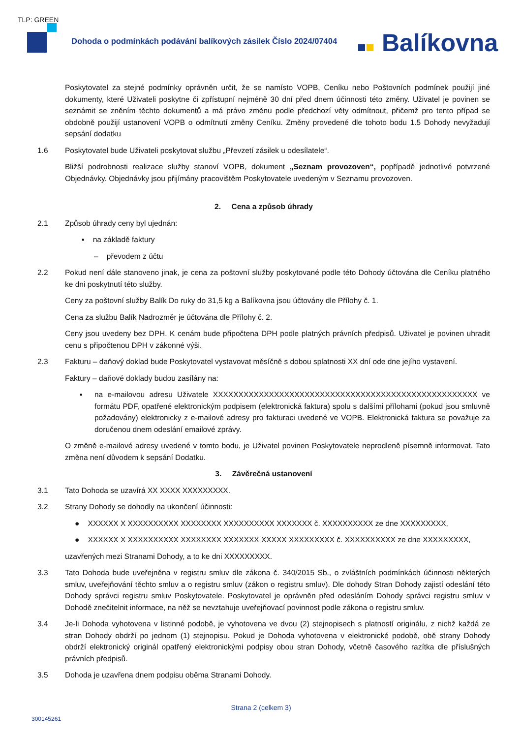TLP: GREEN
Dohoda o podmínkách podávání balíkových zásilek Číslo 2024/07404
Balíkovna
Poskytovatel za stejné podmínky oprávněn určit, že se namísto VOPB, Ceníku nebo Poštovních podmínek použijí jiné dokumenty, které Uživateli poskytne či zpřístupní nejméně 30 dní před dnem účinnosti této změny. Uživatel je povinen se seznámit se zněním těchto dokumentů a má právo změnu podle předchozí věty odmítnout, přičemž pro tento případ se obdobně použijí ustanovení VOPB o odmítnutí změny Ceníku. Změny provedené dle tohoto bodu 1.5 Dohody nevyžadují sepsání dodatku
1.6 Poskytovatel bude Uživateli poskytovat službu „Převzetí zásilek u odesílatele“.
Bližší podrobnosti realizace služby stanoví VOPB, dokument „Seznam provozoven“, popřípadě jednotlivé potvrzené Objednávky. Objednávky jsou přijímány pracovištěm Poskytovatele uvedeným v Seznamu provozoven.
2. Cena a způsob úhrady
2.1 Způsob úhrady ceny byl ujednán:
▪ na základě faktury
– převodem z účtu
2.2 Pokud není dále stanoveno jinak, je cena za poštovní služby poskytované podle této Dohody účtována dle Ceníku platného ke dni poskytnutí této služby.
Ceny za poštovní služby Balík Do ruky do 31,5 kg a Balíkovna jsou účtovány dle Přílohy č. 1.
Cena za službu Balík Nadrozměr je účtována dle Přílohy č. 2.
Ceny jsou uvedeny bez DPH. K cenám bude připočtena DPH podle platných právních předpisů. Uživatel je povinen uhradit cenu s připočtenou DPH v zákonné výši.
2.3 Fakturu – daňový doklad bude Poskytovatel vystavovat měsíčně s dobou splatnosti XX dní ode dne jejího vystavení.
Faktury – daňové doklady budou zasílány na:
▪ na e-mailovou adresu Uživatele XXXXXXXXXXXXXXXXXXXXXXXXXXXXXXXXXXXXXXXXXXXXXXXXXXXX ve formátu PDF, opatřené elektronickým podpisem (elektronická faktura) spolu s dalšími přílohami (pokud jsou smluvně požadovány) elektronicky z e-mailové adresy pro fakturaci uvedené ve VOPB. Elektronická faktura se považuje za doručenou dnem odeslání emailové zprávy.
O změně e-mailové adresy uvedené v tomto bodu, je Uživatel povinen Poskytovatele neprodleně písemně informovat. Tato změna není důvodem k sepsání Dodatku.
3. Závěrečná ustanovení
3.1 Tato Dohoda se uzavírá XX XXXX XXXXXXXXX.
3.2 Strany Dohody se dohodly na ukončení účinnosti:
● XXXXXX X XXXXXXXXXX XXXXXXXX XXXXXXXXXX XXXXXXX č. XXXXXXXXXX ze dne XXXXXXXXX,
● XXXXXX X XXXXXXXXXX XXXXXXXX XXXXXXX XXXXX XXXXXXXXX č. XXXXXXXXXX ze dne XXXXXXXXX,
uzavřených mezi Stranami Dohody, a to ke dni XXXXXXXXX.
3.3 Tato Dohoda bude uveřejněna v registru smluv dle zákona č. 340/2015 Sb., o zvláštních podmínkách účinnosti některých smluv, uveřejňování těchto smluv a o registru smluv (zákon o registru smluv). Dle dohody Stran Dohody zajistí odeslání této Dohody správci registru smluv Poskytovatele. Poskytovatel je oprávněn před odesláním Dohody správci registru smluv v Dohodě znečitelnit informace, na něž se nevztahuje uveřejňovací povinnost podle zákona o registru smluv.
3.4 Je-li Dohoda vyhotovena v listinné podobě, je vyhotovena ve dvou (2) stejnopisech s platností originálu, z nichž každá ze stran Dohody obdrží po jednom (1) stejnopisu. Pokud je Dohoda vyhotovena v elektronické podobě, obě strany Dohody obdrží elektronický originál opatřený elektronickými podpisy obou stran Dohody, včetně časového razítka dle příslušných právních předpisů.
3.5 Dohoda je uzavřena dnem podpisu oběma Stranami Dohody.
Strana 2 (celkem 3)
300145261